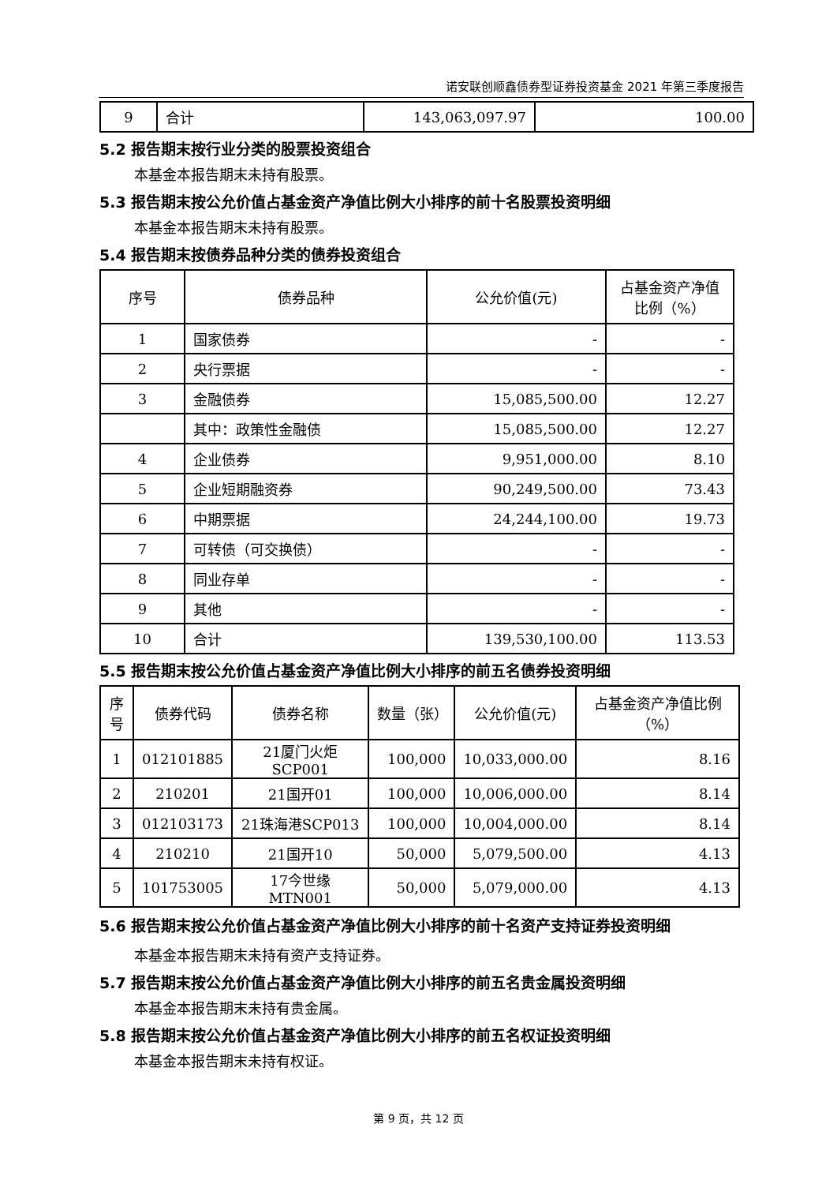诺安联创顺鑫债券型证券投资基金 2021 年第三季度报告
| 9 | 合计 | 143,063,097.97 | 100.00 |
5.2 报告期末按行业分类的股票投资组合
本基金本报告期末未持有股票。
5.3 报告期末按公允价值占基金资产净值比例大小排序的前十名股票投资明细
本基金本报告期末未持有股票。
5.4 报告期末按债券品种分类的债券投资组合
| 序号 | 债券品种 | 公允价值(元) | 占基金资产净值比例（%） |
| --- | --- | --- | --- |
| 1 | 国家债券 | - | - |
| 2 | 央行票据 | - | - |
| 3 | 金融债券 | 15,085,500.00 | 12.27 |
| | 其中：政策性金融债 | 15,085,500.00 | 12.27 |
| 4 | 企业债券 | 9,951,000.00 | 8.10 |
| 5 | 企业短期融资券 | 90,249,500.00 | 73.43 |
| 6 | 中期票据 | 24,244,100.00 | 19.73 |
| 7 | 可转债（可交换债） | - | - |
| 8 | 同业存单 | - | - |
| 9 | 其他 | - | - |
| 10 | 合计 | 139,530,100.00 | 113.53 |
5.5 报告期末按公允价值占基金资产净值比例大小排序的前五名债券投资明细
| 序号 | 债券代码 | 债券名称 | 数量（张） | 公允价值(元) | 占基金资产净值比例（%） |
| --- | --- | --- | --- | --- | --- |
| 1 | 012101885 | 21厦门火炬SCP001 | 100,000 | 10,033,000.00 | 8.16 |
| 2 | 210201 | 21国开01 | 100,000 | 10,006,000.00 | 8.14 |
| 3 | 012103173 | 21珠海港SCP013 | 100,000 | 10,004,000.00 | 8.14 |
| 4 | 210210 | 21国开10 | 50,000 | 5,079,500.00 | 4.13 |
| 5 | 101753005 | 17今世缘MTN001 | 50,000 | 5,079,000.00 | 4.13 |
5.6 报告期末按公允价值占基金资产净值比例大小排序的前十名资产支持证券投资明细
本基金本报告期末未持有资产支持证券。
5.7 报告期末按公允价值占基金资产净值比例大小排序的前五名贵金属投资明细
本基金本报告期末未持有贵金属。
5.8 报告期末按公允价值占基金资产净值比例大小排序的前五名权证投资明细
本基金本报告期末未持有权证。
第 9 页，共 12 页